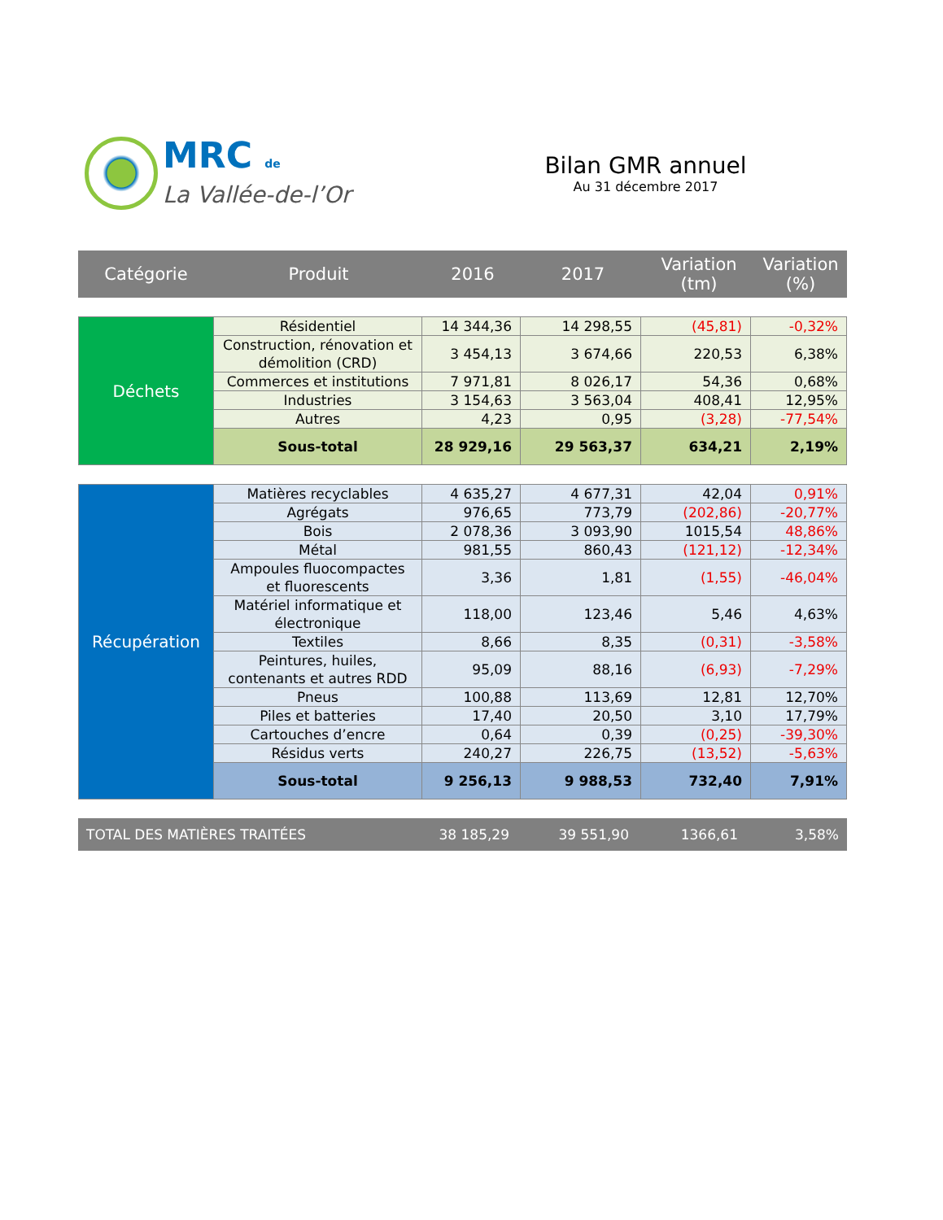MRC de
La Vallée-de-l’Or
Bilan GMR annuel
Au 31 décembre 2017
| Catégorie | Produit | 2016 | 2017 | Variation (tm) | Variation (%) |
| --- | --- | --- | --- | --- | --- |
| Déchets | Résidentiel | 14 344,36 | 14 298,55 | (45,81) | -0,32% |
| | Construction, rénovation et démolition (CRD) | 3 454,13 | 3 674,66 | 220,53 | 6,38% |
| | Commerces et institutions | 7 971,81 | 8 026,17 | 54,36 | 0,68% |
| | Industries | 3 154,63 | 3 563,04 | 408,41 | 12,95% |
| | Autres | 4,23 | 0,95 | (3,28) | -77,54% |
| | Sous-total | 28 929,16 | 29 563,37 | 634,21 | 2,19% |
| Récupération | Matières recyclables | 4 635,27 | 4 677,31 | 42,04 | 0,91% |
| | Agrégats | 976,65 | 773,79 | (202,86) | -20,77% |
| | Bois | 2 078,36 | 3 093,90 | 1015,54 | 48,86% |
| | Métal | 981,55 | 860,43 | (121,12) | -12,34% |
| | Ampoules fluocompactes et fluorescents | 3,36 | 1,81 | (1,55) | -46,04% |
| | Matériel informatique et électronique | 118,00 | 123,46 | 5,46 | 4,63% |
| | Textiles | 8,66 | 8,35 | (0,31) | -3,58% |
| | Peintures, huiles, contenants et autres RDD | 95,09 | 88,16 | (6,93) | -7,29% |
| | Pneus | 100,88 | 113,69 | 12,81 | 12,70% |
| | Piles et batteries | 17,40 | 20,50 | 3,10 | 17,79% |
| | Cartouches d’encre | 0,64 | 0,39 | (0,25) | -39,30% |
| | Résidus verts | 240,27 | 226,75 | (13,52) | -5,63% |
| | Sous-total | 9 256,13 | 9 988,53 | 732,40 | 7,91% |
| TOTAL DES MATIÈRES TRAITÉES | 38 185,29 | 39 551,90 | 1366,61 | 3,58% |